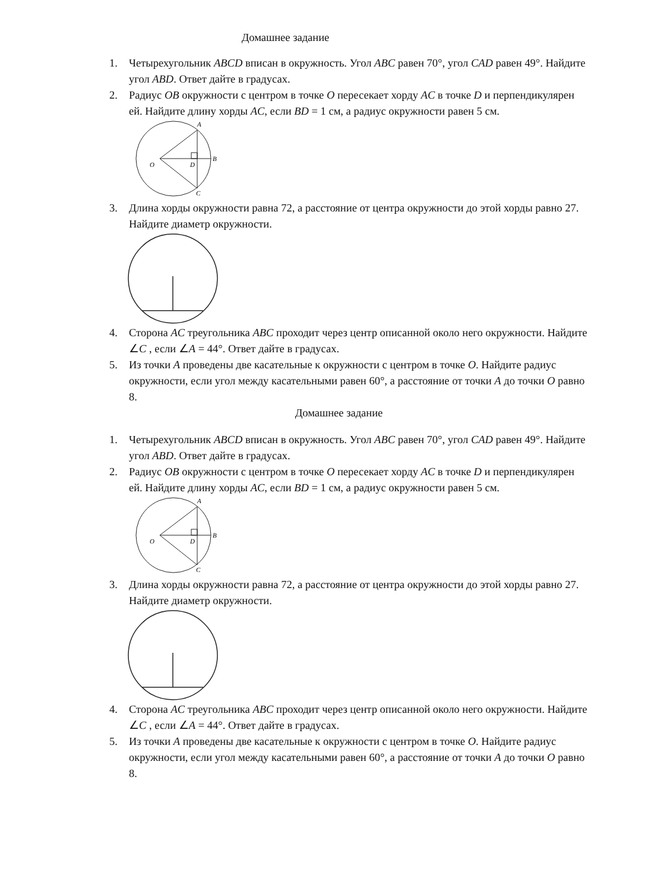Домашнее задание
1. Четырехугольник ABCD вписан в окружность. Угол ABC равен 70°, угол CAD равен 49°. Найдите угол ABD. Ответ дайте в градусах.
2. Радиус OB окружности с центром в точке O пересекает хорду AC в точке D и перпендикулярен ей. Найдите длину хорды AC, если BD = 1 см, а радиус окружности равен 5 см.
A
B
D
O
C
3. Длина хорды окружности равна 72, а расстояние от центра окружности до этой хорды равно 27. Найдите диаметр окружности.
4. Сторона AC треугольника ABC проходит через центр описанной около него окружности. Найдите ∠C , если ∠A = 44°. Ответ дайте в градусах.
5. Из точки A проведены две касательные к окружности с центром в точке O. Найдите радиус окружности, если угол между касательными равен 60°, а расстояние от точки A до точки O равно 8.
Домашнее задание
1. Четырехугольник ABCD вписан в окружность. Угол ABC равен 70°, угол CAD равен 49°. Найдите угол ABD. Ответ дайте в градусах.
2. Радиус OB окружности с центром в точке O пересекает хорду AC в точке D и перпендикулярен ей. Найдите длину хорды AC, если BD = 1 см, а радиус окружности равен 5 см.
A
B
D
O
C
3. Длина хорды окружности равна 72, а расстояние от центра окружности до этой хорды равно 27. Найдите диаметр окружности.
4. Сторона AC треугольника ABC проходит через центр описанной около него окружности. Найдите ∠C , если ∠A = 44°. Ответ дайте в градусах.
5. Из точки A проведены две касательные к окружности с центром в точке O. Найдите радиус окружности, если угол между касательными равен 60°, а расстояние от точки A до точки O равно 8.